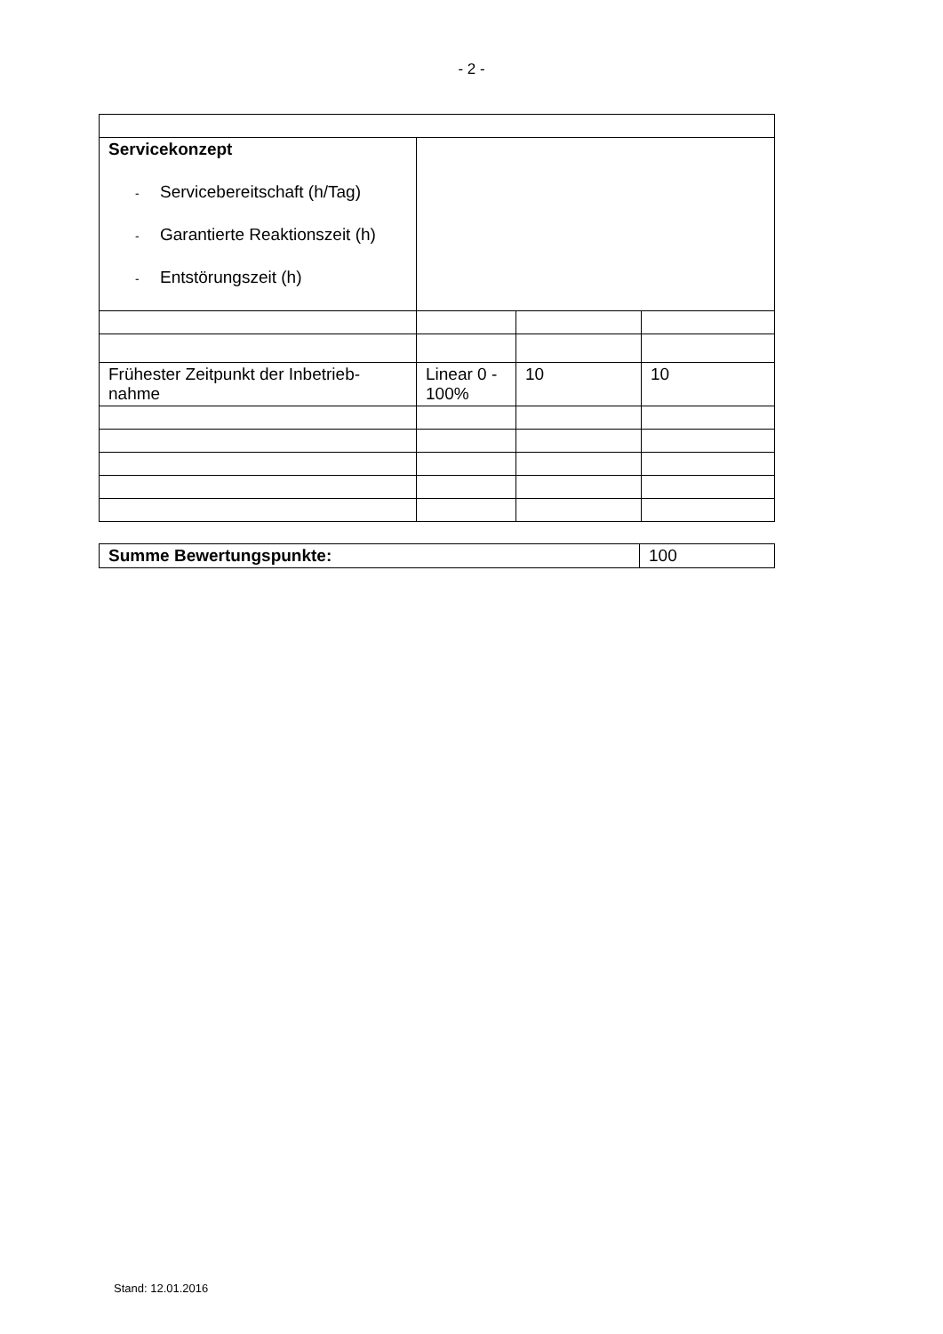- 2 -
| Servicekonzept - Servicebereitschaft (h/Tag) - Garantierte Reaktionszeit (h) - Entstörungszeit (h) | | | |
| Frühester Zeitpunkt der Inbetrieb- nahme | Linear 0 - 100% | 10 | 10 |
| Summe Bewertungspunkte: | 100 |
Stand: 12.01.2016